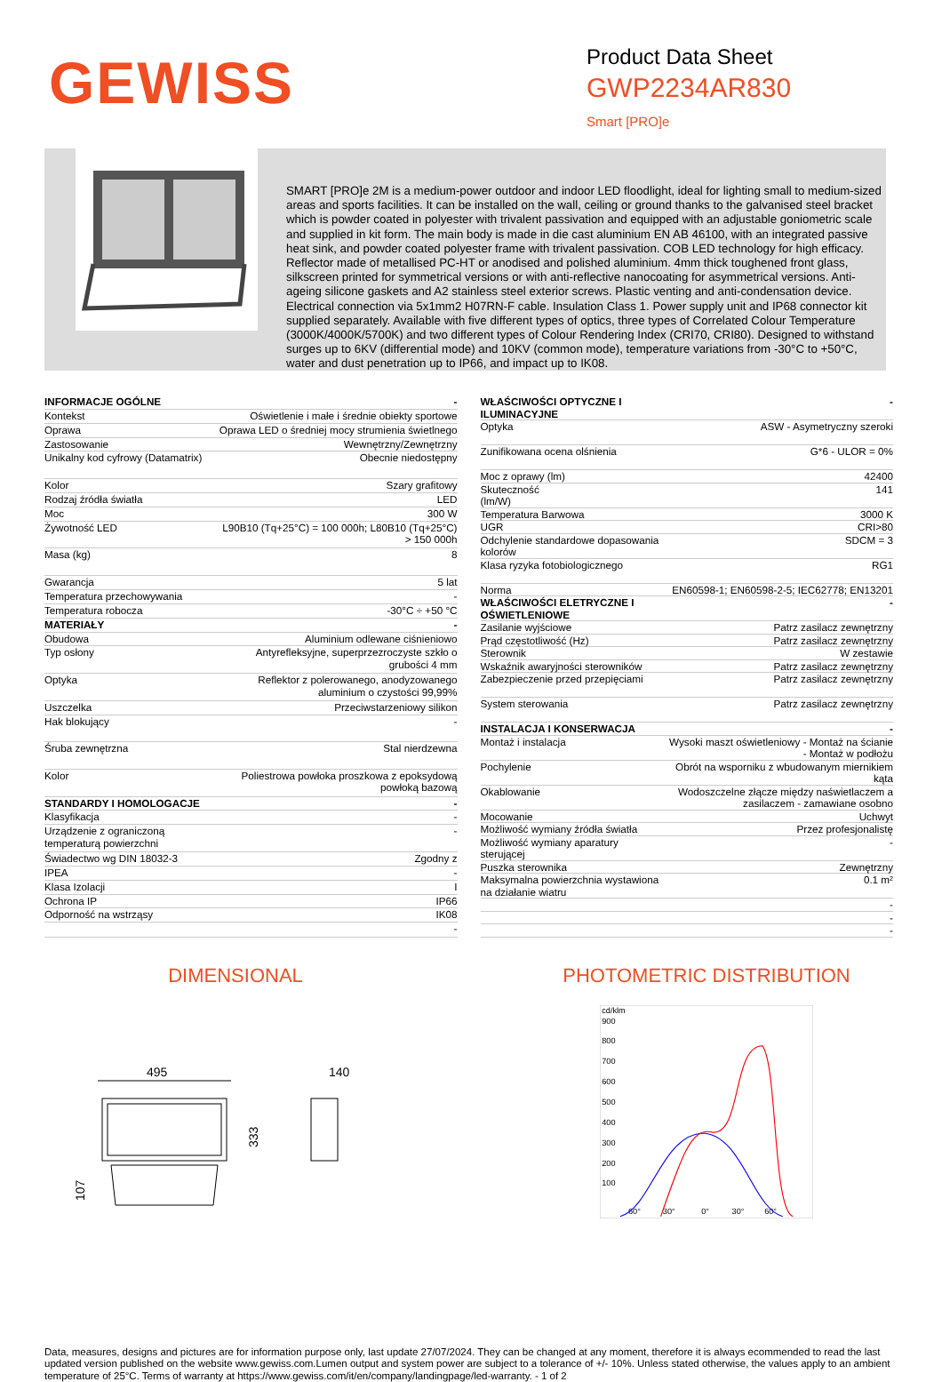GEWISS
Product Data Sheet
GWP2234AR830
Smart [PRO]e
SMART [PRO]e 2M is a medium-power outdoor and indoor LED floodlight, ideal for lighting small to medium-sized areas and sports facilities. It can be installed on the wall, ceiling or ground thanks to the galvanised steel bracket which is powder coated in polyester with trivalent passivation and equipped with an adjustable goniometric scale and supplied in kit form. The main body is made in die cast aluminium EN AB 46100, with an integrated passive heat sink, and powder coated polyester frame with trivalent passivation. COB LED technology for high efficacy. Reflector made of metallised PC-HT or anodised and polished aluminium. 4mm thick toughened front glass, silkscreen printed for symmetrical versions or with anti-reflective nanocoating for asymmetrical versions. Anti-ageing silicone gaskets and A2 stainless steel exterior screws. Plastic venting and anti-condensation device. Electrical connection via 5x1mm2 H07RN-F cable. Insulation Class 1. Power supply unit and IP68 connector kit supplied separately. Available with five different types of optics, three types of Correlated Colour Temperature (3000K/4000K/5700K) and two different types of Colour Rendering Index (CRI70, CRI80). Designed to withstand surges up to 6KV (differential mode) and 10KV (common mode), temperature variations from -30°C to +50°C, water and dust penetration up to IP66, and impact up to IK08.
| INFORMACJE OGÓLNE | - |
| Kontekst | Oświetlenie i małe i średnie obiekty sportowe |
| Oprawa | Oprawa LED o średniej mocy strumienia świetlnego |
| Zastosowanie | Wewnętrzny/Zewnętrzny |
| Unikalny kod cyfrowy (Datamatrix) | Obecnie niedostępny |
| Kolor | Szary grafitowy |
| Rodzaj źródła światła | LED |
| Moc | 300 W |
| Żywotność LED | L90B10 (Tq+25°C) = 100 000h; L80B10 (Tq+25°C) > 150 000h |
| Masa (kg) | 8 |
| Gwarancja | 5 lat |
| Temperatura przechowywania | - |
| Temperatura robocza | -30°C ÷ +50 °C |
| MATERIAŁY | - |
| Obudowa | Aluminium odlewane ciśnieniowo |
| Typ osłony | Antyrefleksyjne, superprzezroczyste szkło o grubości 4 mm |
| Optyka | Reflektor z polerowanego, anodyzowanego aluminium o czystości 99,99% |
| Uszczelka | Przeciwstarzeniowy silikon |
| Hak blokujący | - |
| Śruba zewnętrzna | Stal nierdzewna |
| Kolor | Poliestrowa powłoka proszkowa z epoksydową powłoką bazową |
| STANDARDY I HOMOLOGACJE | - |
| Klasyfikacja | - |
| Urządzenie z ograniczoną temperaturą powierzchni | - |
| Świadectwo wg DIN 18032-3 | Zgodny z |
| IPEA | - |
| Klasa Izolacji | I |
| Ochrona IP | IP66 |
| Odporność na wstrząsy | IK08 |
| | - |
| WŁAŚCIWOŚCI OPTYCZNE I ILUMINACYJNE | - |
| Optyka | ASW - Asymetryczny szeroki |
| Zunifikowana ocena olśnienia | G*6 - ULOR = 0% |
| Moc z oprawy (lm) | 42400 |
| Skuteczność (lm/W) | 141 |
| Temperatura Barwowa | 3000 K |
| UGR | CRI>80 |
| Odchylenie standardowe dopasowania kolorów | SDCM = 3 |
| Klasa ryzyka fotobiologicznego | RG1 |
| Norma | EN60598-1; EN60598-2-5; IEC62778; EN13201 |
| WŁAŚCIWOŚCI ELETRYCZNE I OŚWIETLENIOWE | - |
| Zasilanie wyjściowe | Patrz zasilacz zewnętrzny |
| Prąd częstotliwość (Hz) | Patrz zasilacz zewnętrzny |
| Sterownik | W zestawie |
| Wskaźnik awaryjności sterowników | Patrz zasilacz zewnętrzny |
| Zabezpieczenie przed przepięciami | Patrz zasilacz zewnętrzny |
| System sterowania | Patrz zasilacz zewnętrzny |
| INSTALACJA I KONSERWACJA | - |
| Montaż i instalacja | Wysoki maszt oświetleniowy - Montaż na ścianie - Montaż w podłożu |
| Pochylenie | Obrót na wsporniku z wbudowanym miernikiem kąta |
| Okablowanie | Wodoszczelne złącze między naświetlaczem a zasilaczem - zamawiane osobno |
| Mocowanie | Uchwyt |
| Możliwość wymiany źródła światła | Przez profesjonalistę |
| Możliwość wymiany aparatury sterującej | - |
| Puszka sterownika | Zewnętrzny |
| Maksymalna powierzchnia wystawiona na działanie wiatru | 0.1 m² |
| | - |
| | - |
| | - |
DIMENSIONAL
495
140
333
107
PHOTOMETRIC DISTRIBUTION
cd/klm
900
800
700
600
500
400
300
200
100
60°
30°
0°
30°
60°
Data, measures, designs and pictures are for information purpose only, last update 27/07/2024. They can be changed at any moment, therefore it is always ecommended to read the last updated version published on the website www.gewiss.com.Lumen output and system power are subject to a tolerance of +/- 10%. Unless stated otherwise, the values apply to an ambient temperature of 25°C. Terms of warranty at https://www.gewiss.com/it/en/company/landingpage/led-warranty. - 1 of 2